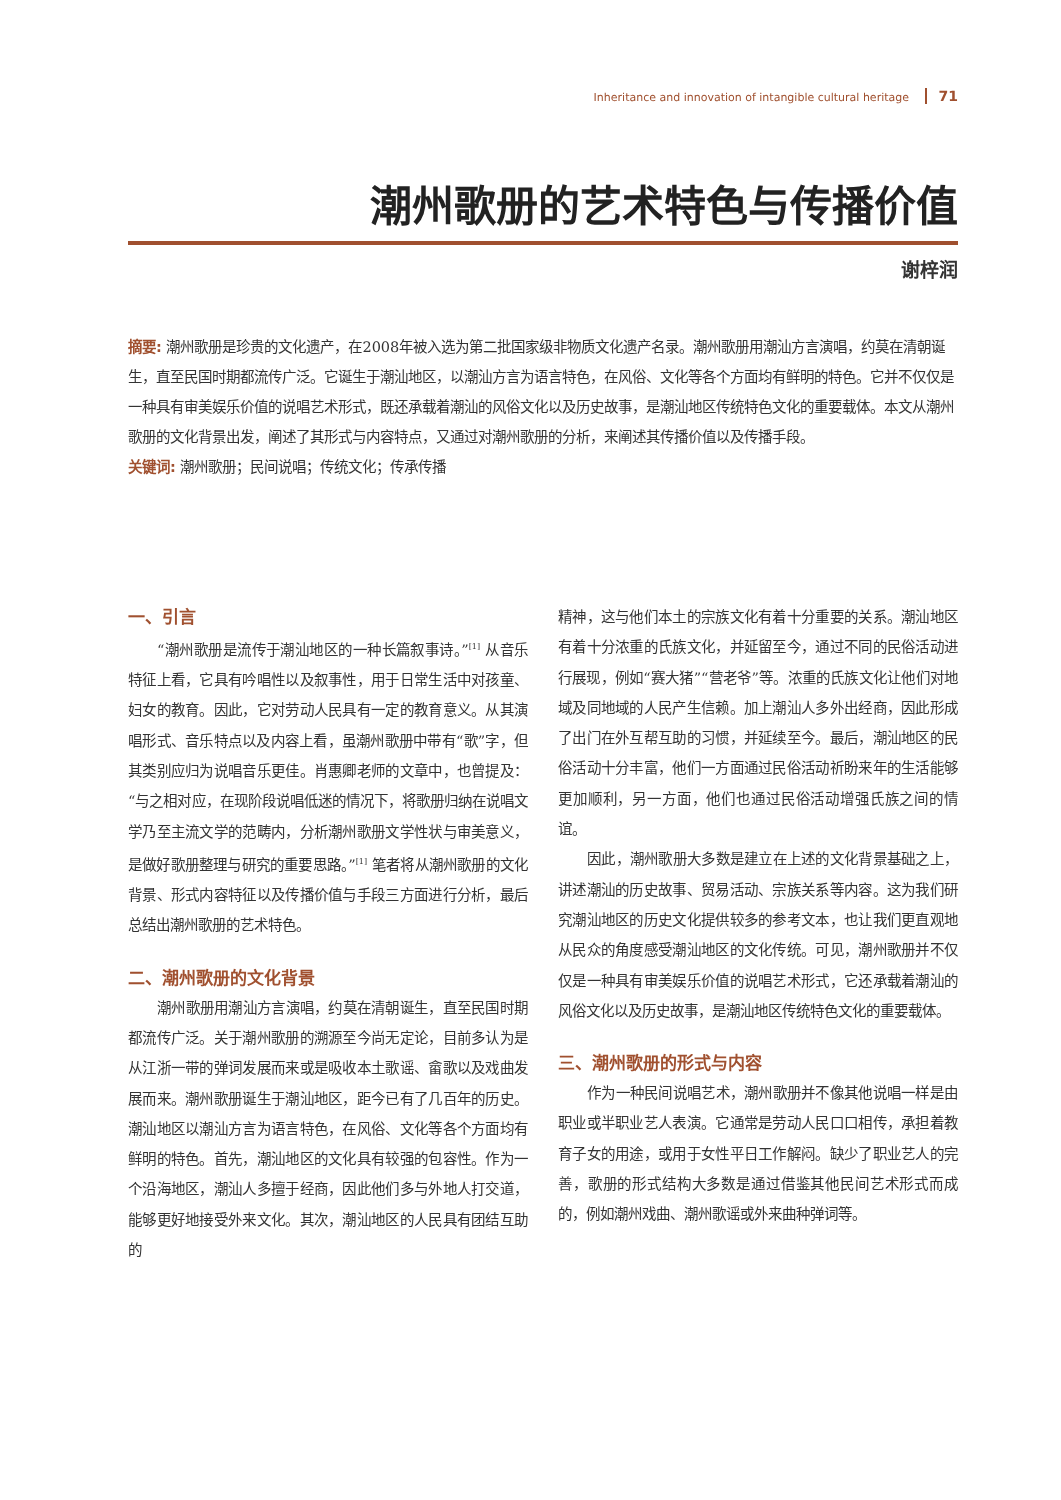Inheritance and innovation of intangible cultural heritage 71
潮州歌册的艺术特色与传播价值
谢梓润
摘要: 潮州歌册是珍贵的文化遗产，在2008年被入选为第二批国家级非物质文化遗产名录。潮州歌册用潮汕方言演唱，约莫在清朝诞生，直至民国时期都流传广泛。它诞生于潮汕地区，以潮汕方言为语言特色，在风俗、文化等各个方面均有鲜明的特色。它并不仅仅是一种具有审美娱乐价值的说唱艺术形式，既还承载着潮汕的风俗文化以及历史故事，是潮汕地区传统特色文化的重要载体。本文从潮州歌册的文化背景出发，阐述了其形式与内容特点，又通过对潮州歌册的分析，来阐述其传播价值以及传播手段。
关键词: 潮州歌册；民间说唱；传统文化；传承传播
一、引言
“潮州歌册是流传于潮汕地区的一种长篇叙事诗。”<sup>[1]</sup> 从音乐特征上看，它具有吟唱性以及叙事性，用于日常生活中对孩童、妇女的教育。因此，它对劳动人民具有一定的教育意义。从其演唱形式、音乐特点以及内容上看，虽潮州歌册中带有“歌”字，但其类别应归为说唱音乐更佳。肖惠卿老师的文章中，也曾提及：“与之相对应，在现阶段说唱低迷的情况下，将歌册归纳在说唱文学乃至主流文学的范畴内，分析潮州歌册文学性状与审美意义，是做好歌册整理与研究的重要思路。”<sup>[1]</sup> 笔者将从潮州歌册的文化背景、形式内容特征以及传播价值与手段三方面进行分析，最后总结出潮州歌册的艺术特色。
二、潮州歌册的文化背景
潮州歌册用潮汕方言演唱，约莫在清朝诞生，直至民国时期都流传广泛。关于潮州歌册的溯源至今尚无定论，目前多认为是从江浙一带的弹词发展而来或是吸收本土歌谣、畲歌以及戏曲发展而来。潮州歌册诞生于潮汕地区，距今已有了几百年的历史。潮汕地区以潮汕方言为语言特色，在风俗、文化等各个方面均有鲜明的特色。首先，潮汕地区的文化具有较强的包容性。作为一个沿海地区，潮汕人多擅于经商，因此他们多与外地人打交道，能够更好地接受外来文化。其次，潮汕地区的人民具有团结互助的
精神，这与他们本土的宗族文化有着十分重要的关系。潮汕地区有着十分浓重的氏族文化，并延留至今，通过不同的民俗活动进行展现，例如“赛大猪”“营老爷”等。浓重的氏族文化让他们对地域及同地域的人民产生信赖。加上潮汕人多外出经商，因此形成了出门在外互帮互助的习惯，并延续至今。最后，潮汕地区的民俗活动十分丰富，他们一方面通过民俗活动祈盼来年的生活能够更加顺利，另一方面，他们也通过民俗活动增强氏族之间的情谊。
因此，潮州歌册大多数是建立在上述的文化背景基础之上，讲述潮汕的历史故事、贸易活动、宗族关系等内容。这为我们研究潮汕地区的历史文化提供较多的参考文本，也让我们更直观地从民众的角度感受潮汕地区的文化传统。可见，潮州歌册并不仅仅是一种具有审美娱乐价值的说唱艺术形式，它还承载着潮汕的风俗文化以及历史故事，是潮汕地区传统特色文化的重要载体。
三、潮州歌册的形式与内容
作为一种民间说唱艺术，潮州歌册并不像其他说唱一样是由职业或半职业艺人表演。它通常是劳动人民口口相传，承担着教育子女的用途，或用于女性平日工作解闷。缺少了职业艺人的完善，歌册的形式结构大多数是通过借鉴其他民间艺术形式而成的，例如潮州戏曲、潮州歌谣或外来曲种弹词等。